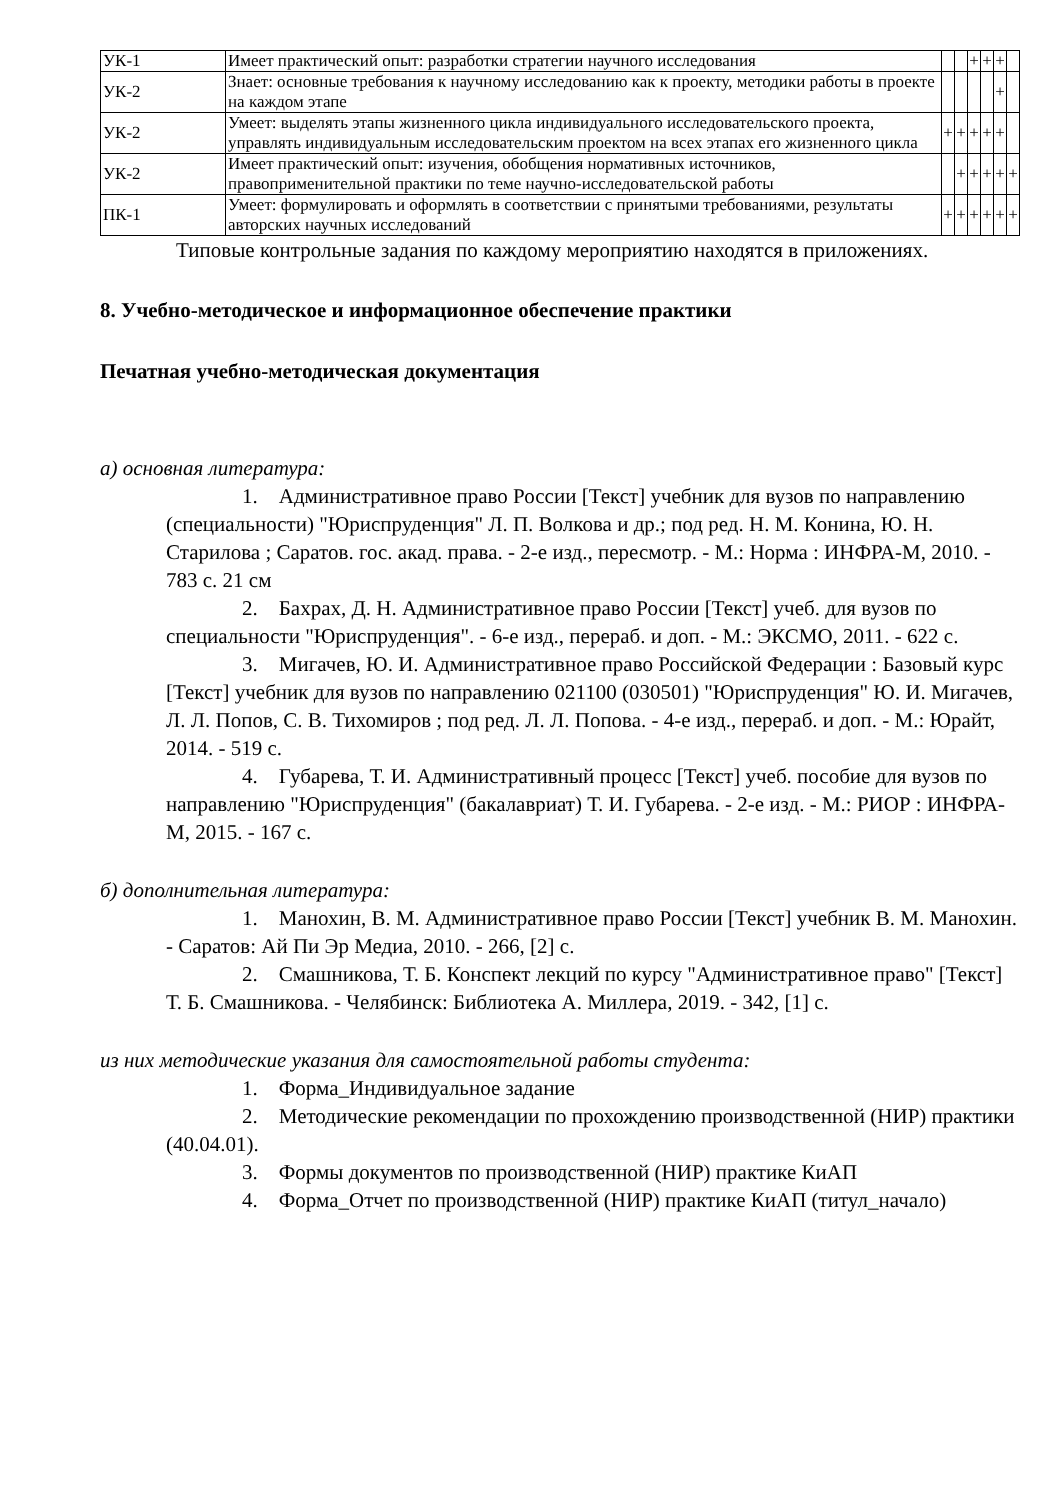| УК-1 | Имеет практический опыт: разработки стратегии научного исследования | | | + | + | + | |
| УК-2 | Знает: основные требования к научному исследованию как к проекту, методики работы в проекте на каждом этапе | | | | | + | |
| УК-2 | Умеет: выделять этапы жизненного цикла индивидуального исследовательского проекта, управлять индивидуальным исследовательским проектом на всех этапах его жизненного цикла | + | + | + | + | + | |
| УК-2 | Имеет практический опыт: изучения, обобщения нормативных источников, правоприменительной практики по теме научно-исследовательской работы | | + | + | + | + | + |
| ПК-1 | Умеет: формулировать и оформлять в соответствии с принятыми требованиями, результаты авторских научных исследований | + | + | + | + | + | + |
Типовые контрольные задания по каждому мероприятию находятся в приложениях.
8. Учебно-методическое и информационное обеспечение практики
Печатная учебно-методическая документация
а) основная литература:
1. Административное право России [Текст] учебник для вузов по направлению (специальности) "Юриспруденция" Л. П. Волкова и др.; под ред. Н. М. Конина, Ю. Н. Старилова ; Саратов. гос. акад. права. - 2-е изд., пересмотр. - М.: Норма : ИНФРА-М, 2010. - 783 с. 21 см
2. Бахрах, Д. Н. Административное право России [Текст] учеб. для вузов по специальности "Юриспруденция". - 6-е изд., перераб. и доп. - М.: ЭКСМО, 2011. - 622 с.
3. Мигачев, Ю. И. Административное право Российской Федерации : Базовый курс [Текст] учебник для вузов по направлению 021100 (030501) "Юриспруденция" Ю. И. Мигачев, Л. Л. Попов, С. В. Тихомиров ; под ред. Л. Л. Попова. - 4-е изд., перераб. и доп. - М.: Юрайт, 2014. - 519 с.
4. Губарева, Т. И. Административный процесс [Текст] учеб. пособие для вузов по направлению "Юриспруденция" (бакалавриат) Т. И. Губарева. - 2-е изд. - М.: РИОР : ИНФРА-М, 2015. - 167 с.
б) дополнительная литература:
1. Манохин, В. М. Административное право России [Текст] учебник В. М. Манохин. - Саратов: Ай Пи Эр Медиа, 2010. - 266, [2] с.
2. Смашникова, Т. Б. Конспект лекций по курсу "Административное право" [Текст] Т. Б. Смашникова. - Челябинск: Библиотека А. Миллера, 2019. - 342, [1] с.
из них методические указания для самостоятельной работы студента:
1. Форма_Индивидуальное задание
2. Методические рекомендации по прохождению производственной (НИР) практики (40.04.01).
3. Формы документов по производственной (НИР) практике КиАП
4. Форма_Отчет по производственной (НИР) практике КиАП (титул_начало)